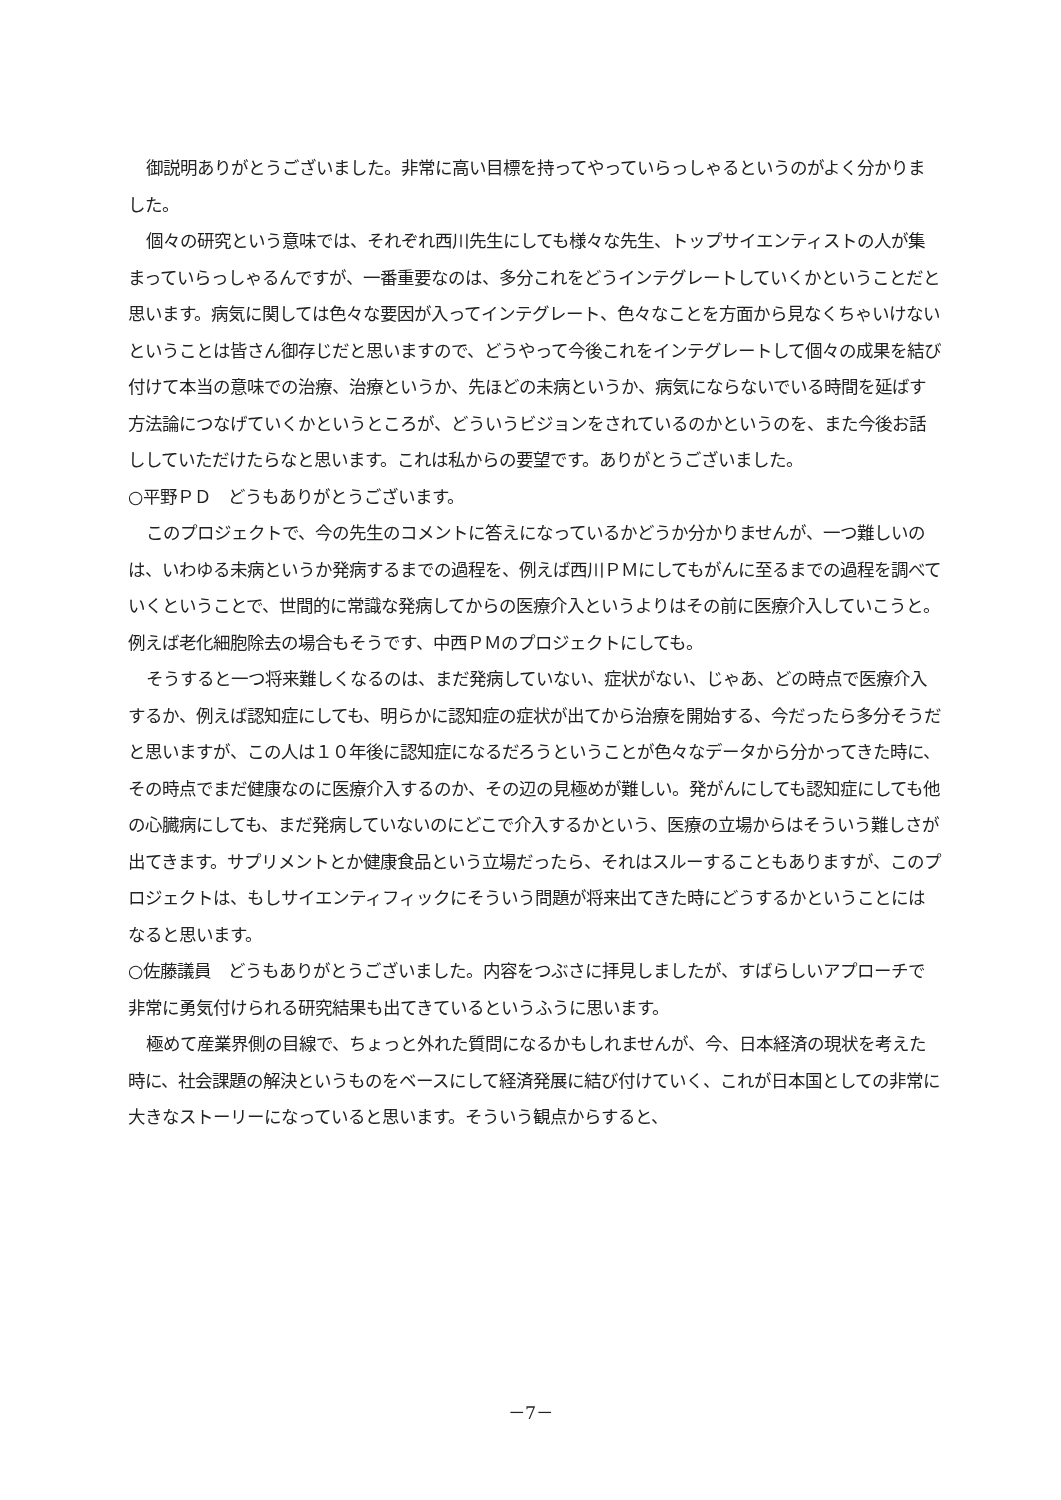御説明ありがとうございました。非常に高い目標を持ってやっていらっしゃるというのがよく分かりました。
個々の研究という意味では、それぞれ西川先生にしても様々な先生、トップサイエンティストの人が集まっていらっしゃるんですが、一番重要なのは、多分これをどうインテグレートしていくかということだと思います。病気に関しては色々な要因が入ってインテグレート、色々なことを方面から見なくちゃいけないということは皆さん御存じだと思いますので、どうやって今後これをインテグレートして個々の成果を結び付けて本当の意味での治療、治療というか、先ほどの未病というか、病気にならないでいる時間を延ばす方法論につなげていくかというところが、どういうビジョンをされているのかというのを、また今後お話ししていただけたらなと思います。これは私からの要望です。ありがとうございました。
○平野ＰＤ　どうもありがとうございます。
このプロジェクトで、今の先生のコメントに答えになっているかどうか分かりませんが、一つ難しいのは、いわゆる未病というか発病するまでの過程を、例えば西川ＰＭにしてもがんに至るまでの過程を調べていくということで、世間的に常識な発病してからの医療介入というよりはその前に医療介入していこうと。例えば老化細胞除去の場合もそうです、中西ＰＭのプロジェクトにしても。
そうすると一つ将来難しくなるのは、まだ発病していない、症状がない、じゃあ、どの時点で医療介入するか、例えば認知症にしても、明らかに認知症の症状が出てから治療を開始する、今だったら多分そうだと思いますが、この人は１０年後に認知症になるだろうということが色々なデータから分かってきた時に、その時点でまだ健康なのに医療介入するのか、その辺の見極めが難しい。発がんにしても認知症にしても他の心臓病にしても、まだ発病していないのにどこで介入するかという、医療の立場からはそういう難しさが出てきます。サプリメントとか健康食品という立場だったら、それはスルーすることもありますが、このプロジェクトは、もしサイエンティフィックにそういう問題が将来出てきた時にどうするかということにはなると思います。
○佐藤議員　どうもありがとうございました。内容をつぶさに拝見しましたが、すばらしいアプローチで非常に勇気付けられる研究結果も出てきているというふうに思います。
極めて産業界側の目線で、ちょっと外れた質問になるかもしれませんが、今、日本経済の現状を考えた時に、社会課題の解決というものをベースにして経済発展に結び付けていく、これが日本国としての非常に大きなストーリーになっていると思います。そういう観点からすると、
－7－